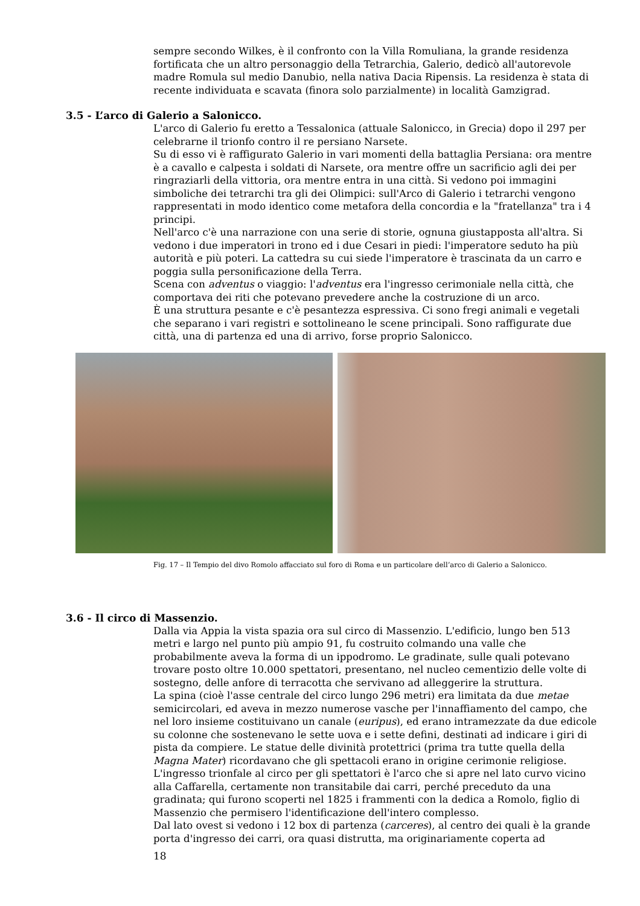sempre secondo Wilkes, è il confronto con la Villa Romuliana, la grande residenza fortificata che un altro personaggio della Tetrarchia, Galerio, dedicò all'autorevole madre Romula sul medio Danubio, nella nativa Dacia Ripensis. La residenza è stata di recente individuata e scavata (finora solo parzialmente) in località Gamzigrad.
3.5 - L’arco di Galerio a Salonicco.
L'arco di Galerio fu eretto a Tessalonica (attuale Salonicco, in Grecia) dopo il 297 per celebrarne il trionfo contro il re persiano Narsete.
Su di esso vi è raffigurato Galerio in vari momenti della battaglia Persiana: ora mentre è a cavallo e calpesta i soldati di Narsete, ora mentre offre un sacrificio agli dei per ringraziarli della vittoria, ora mentre entra in una città. Si vedono poi immagini simboliche dei tetrarchi tra gli dei Olimpici: sull'Arco di Galerio i tetrarchi vengono rappresentati in modo identico come metafora della concordia e la "fratellanza" tra i 4 principi.
Nell'arco c'è una narrazione con una serie di storie, ognuna giustapposta all'altra. Si vedono i due imperatori in trono ed i due Cesari in piedi: l'imperatore seduto ha più autorità e più poteri. La cattedra su cui siede l'imperatore è trascinata da un carro e poggia sulla personificazione della Terra.
Scena con adventus o viaggio: l'adventus era l'ingresso cerimoniale nella città, che comportava dei riti che potevano prevedere anche la costruzione di un arco.
È una struttura pesante e c'è pesantezza espressiva. Ci sono fregi animali e vegetali che separano i vari registri e sottolineano le scene principali. Sono raffigurate due città, una di partenza ed una di arrivo, forse proprio Salonicco.
Fig. 17 – Il Tempio del divo Romolo affacciato sul foro di Roma e un particolare dell’arco di Galerio a Salonicco.
3.6 - Il circo di Massenzio.
Dalla via Appia la vista spazia ora sul circo di Massenzio. L'edificio, lungo ben 513 metri e largo nel punto più ampio 91, fu costruito colmando una valle che probabilmente aveva la forma di un ippodromo. Le gradinate, sulle quali potevano trovare posto oltre 10.000 spettatori, presentano, nel nucleo cementizio delle volte di sostegno, delle anfore di terracotta che servivano ad alleggerire la struttura.
La spina (cioè l'asse centrale del circo lungo 296 metri) era limitata da due metae semicircolari, ed aveva in mezzo numerose vasche per l'innaffiamento del campo, che nel loro insieme costituivano un canale (euripus), ed erano intramezzate da due edicole su colonne che sostenevano le sette uova e i sette defini, destinati ad indicare i giri di pista da compiere. Le statue delle divinità protettrici (prima tra tutte quella della Magna Mater) ricordavano che gli spettacoli erano in origine cerimonie religiose.
L'ingresso trionfale al circo per gli spettatori è l'arco che si apre nel lato curvo vicino alla Caffarella, certamente non transitabile dai carri, perché preceduto da una gradinata; qui furono scoperti nel 1825 i frammenti con la dedica a Romolo, figlio di Massenzio che permisero l'identificazione dell'intero complesso.
Dal lato ovest si vedono i 12 box di partenza (carceres), al centro dei quali è la grande porta d'ingresso dei carri, ora quasi distrutta, ma originariamente coperta ad
18